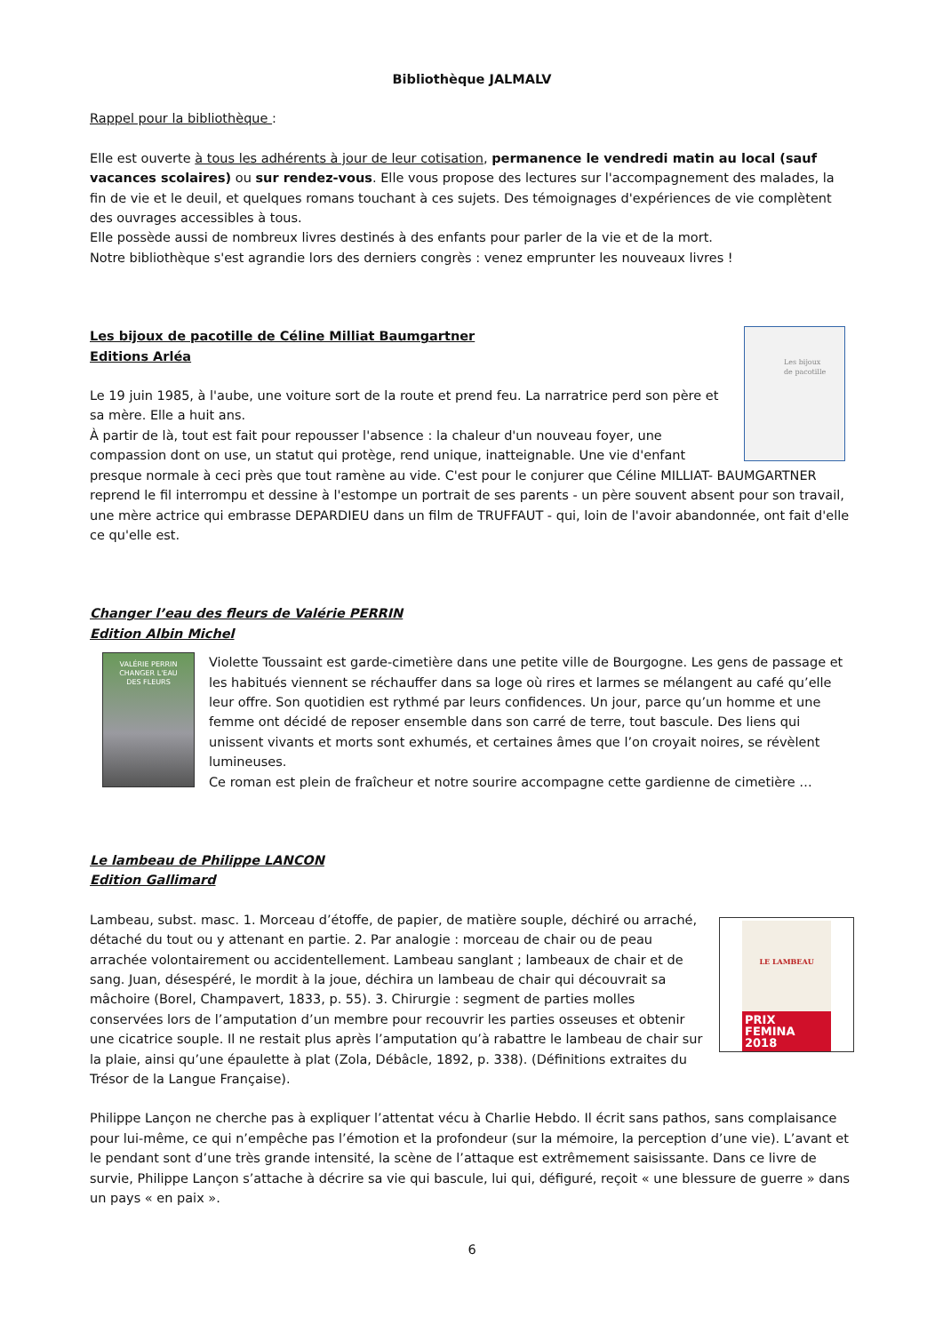Bibliothèque JALMALV
Rappel pour la bibliothèque :
Elle est ouverte à tous les adhérents à jour de leur cotisation, permanence le vendredi matin au local (sauf vacances scolaires) ou sur rendez-vous. Elle vous propose des lectures sur l'accompagnement des malades, la fin de vie et le deuil, et quelques romans touchant à ces sujets. Des témoignages d'expériences de vie complètent des ouvrages accessibles à tous.
Elle possède aussi de nombreux livres destinés à des enfants pour parler de la vie et de la mort.
Notre bibliothèque s'est agrandie lors des derniers congrès : venez emprunter les nouveaux livres !
Les bijoux
de pacotille
Les bijoux de pacotille de Céline Milliat Baumgartner
Editions Arléa
Le 19 juin 1985, à l'aube, une voiture sort de la route et prend feu. La narratrice perd son père et sa mère. Elle a huit ans.
À partir de là, tout est fait pour repousser l'absence : la chaleur d'un nouveau foyer, une compassion dont on use, un statut qui protège, rend unique, inatteignable. Une vie d'enfant presque normale à ceci près que tout ramène au vide. C'est pour le conjurer que Céline MILLIAT- BAUMGARTNER reprend le fil interrompu et dessine à l'estompe un portrait de ses parents - un père souvent absent pour son travail, une mère actrice qui embrasse DEPARDIEU dans un film de TRUFFAUT - qui, loin de l'avoir abandonnée, ont fait d'elle ce qu'elle est.
Changer l’eau des fleurs de Valérie PERRIN
Edition Albin Michel
VALÉRIE PERRIN
CHANGER L'EAU
DES FLEURS
Violette Toussaint est garde-cimetière dans une petite ville de Bourgogne. Les gens de passage et les habitués viennent se réchauffer dans sa loge où rires et larmes se mélangent au café qu’elle leur offre. Son quotidien est rythmé par leurs confidences. Un jour, parce qu’un homme et une femme ont décidé de reposer ensemble dans son carré de terre, tout bascule. Des liens qui unissent vivants et morts sont exhumés, et certaines âmes que l’on croyait noires, se révèlent lumineuses.
Ce roman est plein de fraîcheur et notre sourire accompagne cette gardienne de cimetière …
Le lambeau de Philippe LANCON
Edition Gallimard
LE LAMBEAU
PRIX
FEMINA
2018
Lambeau, subst. masc. 1. Morceau d’étoffe, de papier, de matière souple, déchiré ou arraché, détaché du tout ou y attenant en partie. 2. Par analogie : morceau de chair ou de peau arrachée volontairement ou accidentellement. Lambeau sanglant ; lambeaux de chair et de sang. Juan, désespéré, le mordit à la joue, déchira un lambeau de chair qui découvrait sa mâchoire (Borel, Champavert, 1833, p. 55). 3. Chirurgie : segment de parties molles conservées lors de l’amputation d’un membre pour recouvrir les parties osseuses et obtenir une cicatrice souple. Il ne restait plus après l’amputation qu’à rabattre le lambeau de chair sur la plaie, ainsi qu’une épaulette à plat (Zola, Débâcle, 1892, p. 338). (Définitions extraites du Trésor de la Langue Française).
Philippe Lançon ne cherche pas à expliquer l’attentat vécu à Charlie Hebdo. Il écrit sans pathos, sans complaisance pour lui-même, ce qui n’empêche pas l’émotion et la profondeur (sur la mémoire, la perception d’une vie). L’avant et le pendant sont d’une très grande intensité, la scène de l’attaque est extrêmement saisissante. Dans ce livre de survie, Philippe Lançon s’attache à décrire sa vie qui bascule, lui qui, défiguré, reçoit « une blessure de guerre » dans un pays « en paix ».
6